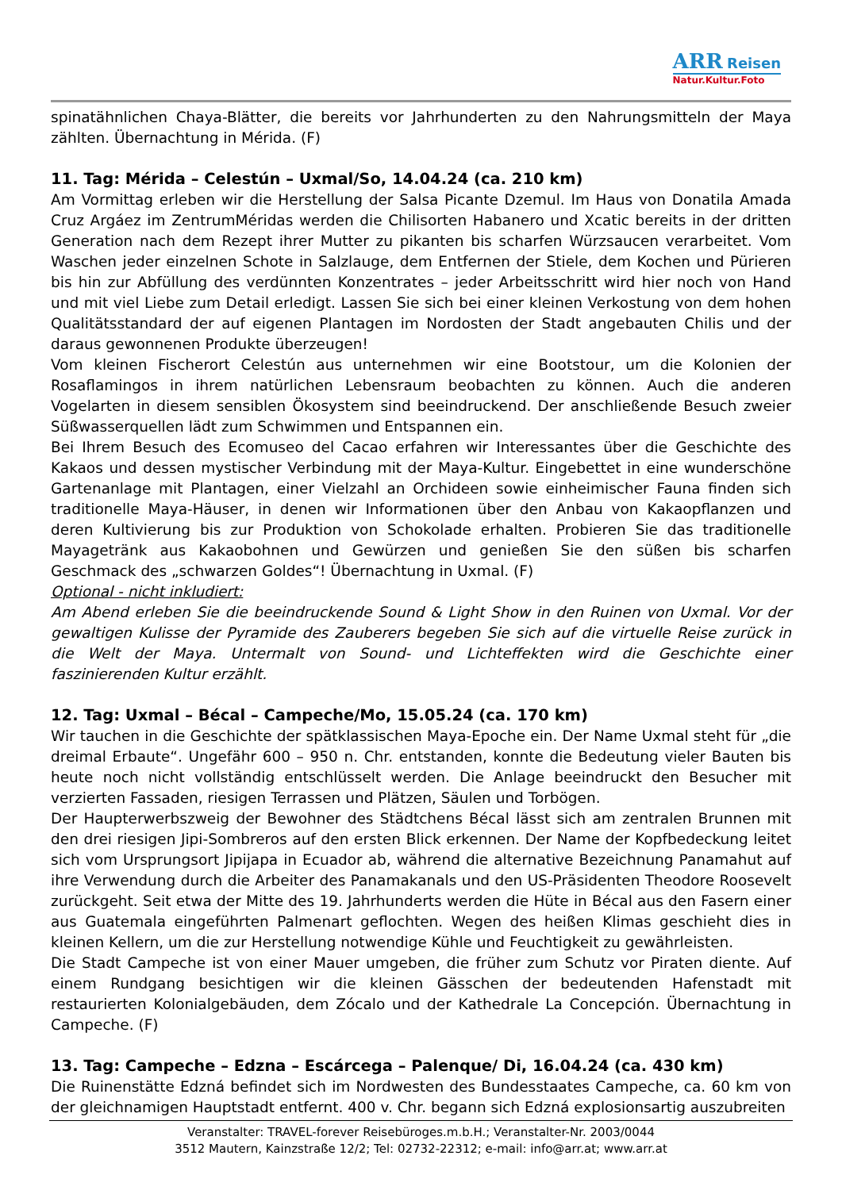ARR Reisen
Natur.Kultur.Foto
spinatähnlichen Chaya-Blätter, die bereits vor Jahrhunderten zu den Nahrungsmitteln der Maya zählten. Übernachtung in Mérida. (F)
11. Tag: Mérida – Celestún – Uxmal/So, 14.04.24 (ca. 210 km)
Am Vormittag erleben wir die Herstellung der Salsa Picante Dzemul. Im Haus von Donatila Amada Cruz Argáez im ZentrumMéridas werden die Chilisorten Habanero und Xcatic bereits in der dritten Generation nach dem Rezept ihrer Mutter zu pikanten bis scharfen Würzsaucen verarbeitet. Vom Waschen jeder einzelnen Schote in Salzlauge, dem Entfernen der Stiele, dem Kochen und Pürieren bis hin zur Abfüllung des verdünnten Konzentrates – jeder Arbeitsschritt wird hier noch von Hand und mit viel Liebe zum Detail erledigt. Lassen Sie sich bei einer kleinen Verkostung von dem hohen Qualitätsstandard der auf eigenen Plantagen im Nordosten der Stadt angebauten Chilis und der daraus gewonnenen Produkte überzeugen!
Vom kleinen Fischerort Celestún aus unternehmen wir eine Bootstour, um die Kolonien der Rosaflamingos in ihrem natürlichen Lebensraum beobachten zu können. Auch die anderen Vogelarten in diesem sensiblen Ökosystem sind beeindruckend. Der anschließende Besuch zweier Süßwasserquellen lädt zum Schwimmen und Entspannen ein.
Bei Ihrem Besuch des Ecomuseo del Cacao erfahren wir Interessantes über die Geschichte des Kakaos und dessen mystischer Verbindung mit der Maya-Kultur. Eingebettet in eine wunderschöne Gartenanlage mit Plantagen, einer Vielzahl an Orchideen sowie einheimischer Fauna finden sich traditionelle Maya-Häuser, in denen wir Informationen über den Anbau von Kakaopflanzen und deren Kultivierung bis zur Produktion von Schokolade erhalten. Probieren Sie das traditionelle Mayagetränk aus Kakaobohnen und Gewürzen und genießen Sie den süßen bis scharfen Geschmack des „schwarzen Goldes“! Übernachtung in Uxmal. (F)
Optional - nicht inkludiert:
Am Abend erleben Sie die beeindruckende Sound & Light Show in den Ruinen von Uxmal. Vor der gewaltigen Kulisse der Pyramide des Zauberers begeben Sie sich auf die virtuelle Reise zurück in die Welt der Maya. Untermalt von Sound- und Lichteffekten wird die Geschichte einer faszinierenden Kultur erzählt.
12. Tag: Uxmal – Bécal – Campeche/Mo, 15.05.24 (ca. 170 km)
Wir tauchen in die Geschichte der spätklassischen Maya-Epoche ein. Der Name Uxmal steht für „die dreimal Erbaute“. Ungefähr 600 – 950 n. Chr. entstanden, konnte die Bedeutung vieler Bauten bis heute noch nicht vollständig entschlüsselt werden. Die Anlage beeindruckt den Besucher mit verzierten Fassaden, riesigen Terrassen und Plätzen, Säulen und Torbögen.
Der Haupterwerbszweig der Bewohner des Städtchens Bécal lässt sich am zentralen Brunnen mit den drei riesigen Jipi-Sombreros auf den ersten Blick erkennen. Der Name der Kopfbedeckung leitet sich vom Ursprungsort Jipijapa in Ecuador ab, während die alternative Bezeichnung Panamahut auf ihre Verwendung durch die Arbeiter des Panamakanals und den US-Präsidenten Theodore Roosevelt zurückgeht. Seit etwa der Mitte des 19. Jahrhunderts werden die Hüte in Bécal aus den Fasern einer aus Guatemala eingeführten Palmenart geflochten. Wegen des heißen Klimas geschieht dies in kleinen Kellern, um die zur Herstellung notwendige Kühle und Feuchtigkeit zu gewährleisten.
Die Stadt Campeche ist von einer Mauer umgeben, die früher zum Schutz vor Piraten diente. Auf einem Rundgang besichtigen wir die kleinen Gässchen der bedeutenden Hafenstadt mit restaurierten Kolonialgebäuden, dem Zócalo und der Kathedrale La Concepción. Übernachtung in Campeche. (F)
13. Tag: Campeche – Edzna – Escárcega – Palenque/ Di, 16.04.24 (ca. 430 km)
Die Ruinenstätte Edzná befindet sich im Nordwesten des Bundesstaates Campeche, ca. 60 km von der gleichnamigen Hauptstadt entfernt. 400 v. Chr. begann sich Edzná explosionsartig auszubreiten
Veranstalter: TRAVEL-forever Reisebüroges.m.b.H.; Veranstalter-Nr. 2003/0044
3512 Mautern, Kainzstraße 12/2; Tel: 02732-22312; e-mail: info@arr.at; www.arr.at